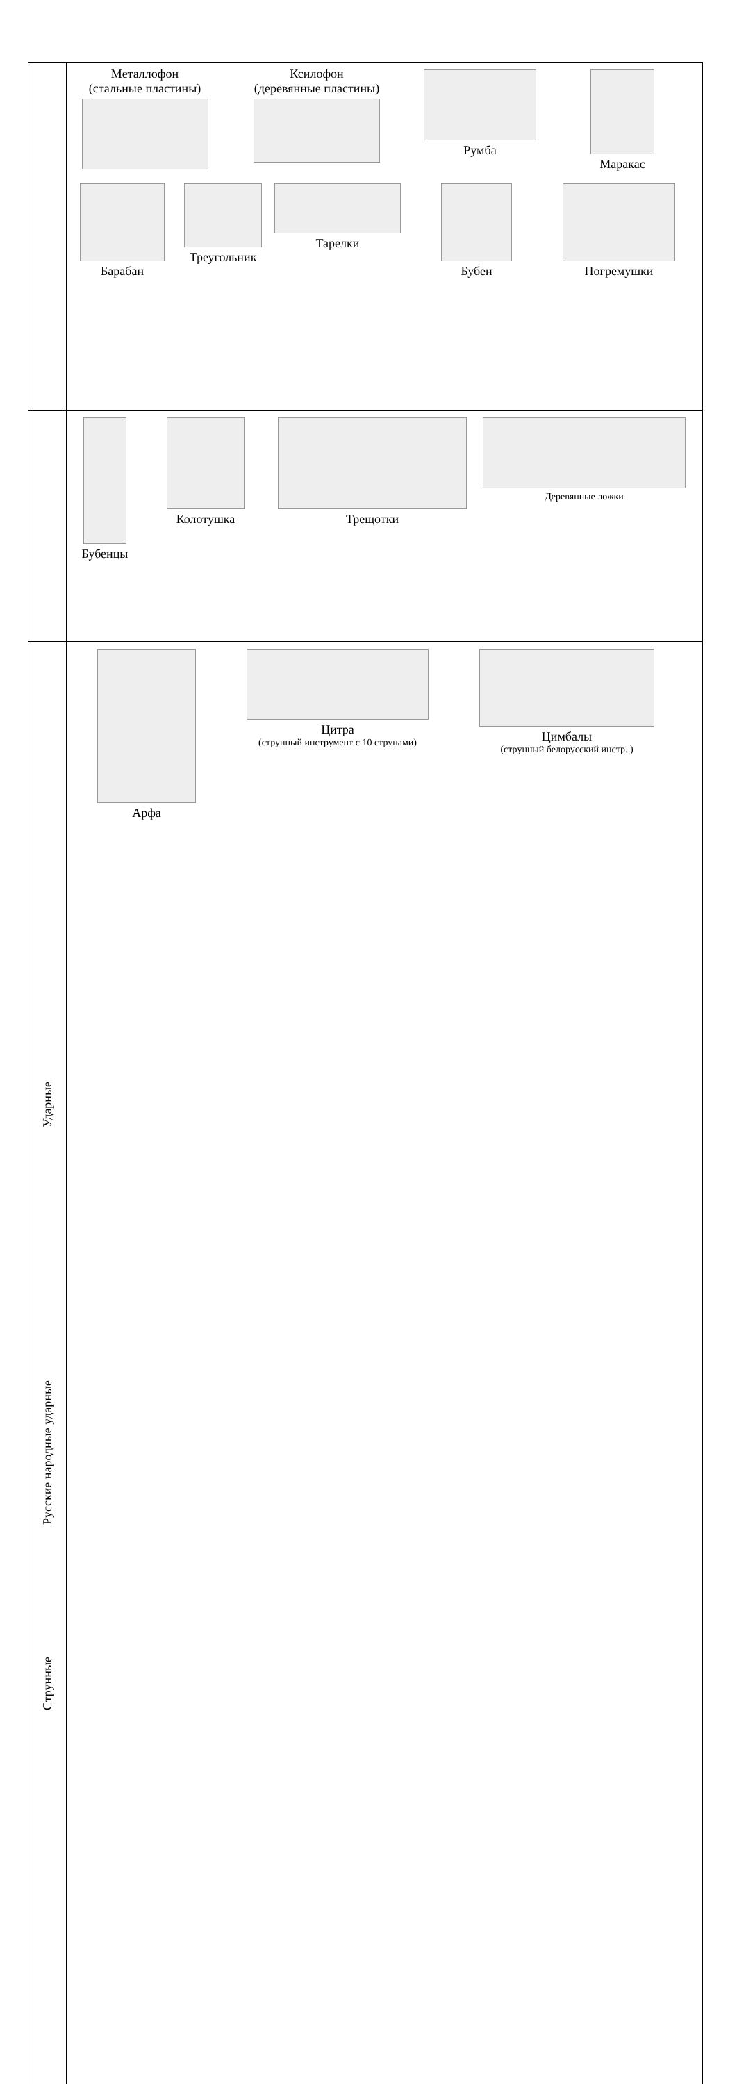| Ударные | Металлофон (стальные пластины) Ксилофон (деревянные пластины) Румба Маракас Барабан Треугольник Тарелки Бубен Погремушки |
| Русские народные ударные | Бубенцы Колотушка Трещотки Деревянные ложки |
| Струнные | Арфа Цитра (струнный инструмент с 10 струнами) Цимбалы (струнный белорусский инстр. ) |